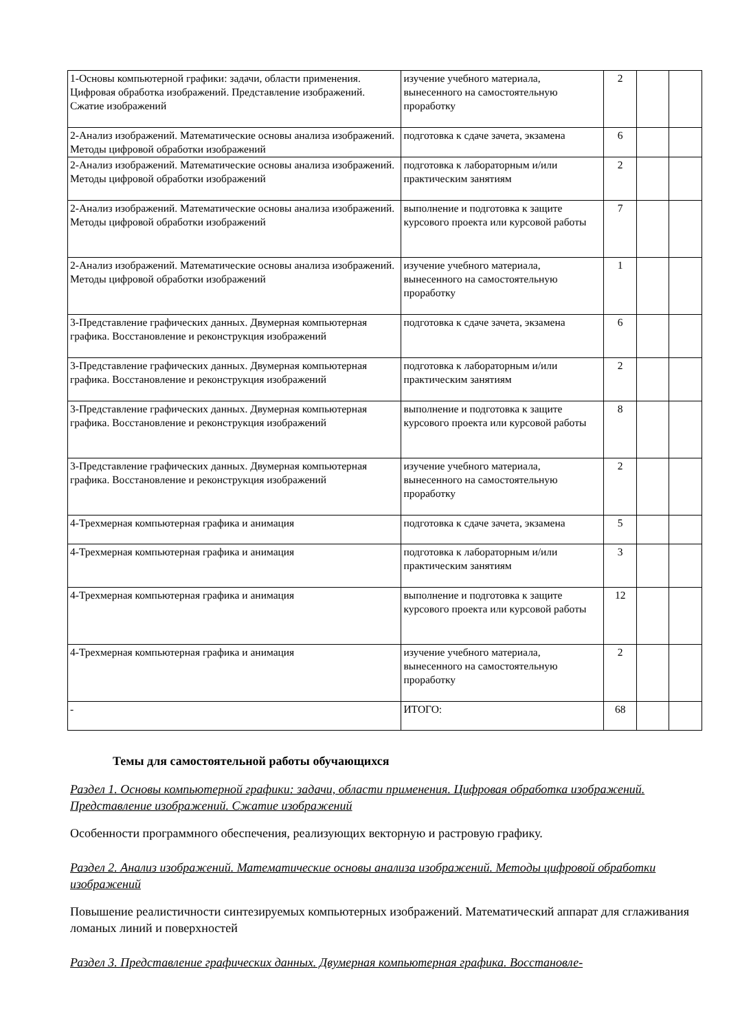| 1-Основы компьютерной графики: задачи, области применения. Цифровая обработка изображений. Представление изображений. Сжатие изображений | изучение учебного материала, вынесенного на самостоятельную проработку | 2 | | |
| 2-Анализ изображений. Математические основы анализа изображений. Методы цифровой обработки изображений | подготовка к сдаче зачета, экзамена | 6 | | |
| 2-Анализ изображений. Математические основы анализа изображений. Методы цифровой обработки изображений | подготовка к лабораторным и/или практическим занятиям | 2 | | |
| 2-Анализ изображений. Математические основы анализа изображений. Методы цифровой обработки изображений | выполнение и подготовка к защите курсового проекта или курсовой работы | 7 | | |
| 2-Анализ изображений. Математические основы анализа изображений. Методы цифровой обработки изображений | изучение учебного материала, вынесенного на самостоятельную проработку | 1 | | |
| 3-Представление графических данных. Двумерная компьютерная графика. Восстановление и реконструкция изображений | подготовка к сдаче зачета, экзамена | 6 | | |
| 3-Представление графических данных. Двумерная компьютерная графика. Восстановление и реконструкция изображений | подготовка к лабораторным и/или практическим занятиям | 2 | | |
| 3-Представление графических данных. Двумерная компьютерная графика. Восстановление и реконструкция изображений | выполнение и подготовка к защите курсового проекта или курсовой работы | 8 | | |
| 3-Представление графических данных. Двумерная компьютерная графика. Восстановление и реконструкция изображений | изучение учебного материала, вынесенного на самостоятельную проработку | 2 | | |
| 4-Трехмерная компьютерная графика и анимация | подготовка к сдаче зачета, экзамена | 5 | | |
| 4-Трехмерная компьютерная графика и анимация | подготовка к лабораторным и/или практическим занятиям | 3 | | |
| 4-Трехмерная компьютерная графика и анимация | выполнение и подготовка к защите курсового проекта или курсовой работы | 12 | | |
| 4-Трехмерная компьютерная графика и анимация | изучение учебного материала, вынесенного на самостоятельную проработку | 2 | | |
| - | ИТОГО: | 68 | | |
Темы для самостоятельной работы обучающихся
Раздел 1. Основы компьютерной графики: задачи, области применения. Цифровая обработка изображений. Представление изображений. Сжатие изображений
Особенности программного обеспечения, реализующих векторную и растровую графику.
Раздел 2. Анализ изображений. Математические основы анализа изображений. Методы цифровой обработки изображений
Повышение реалистичности синтезируемых компьютерных изображений. Математический аппарат для сглаживания ломаных линий и поверхностей
Раздел 3. Представление графических данных. Двумерная компьютерная графика. Восстановле-